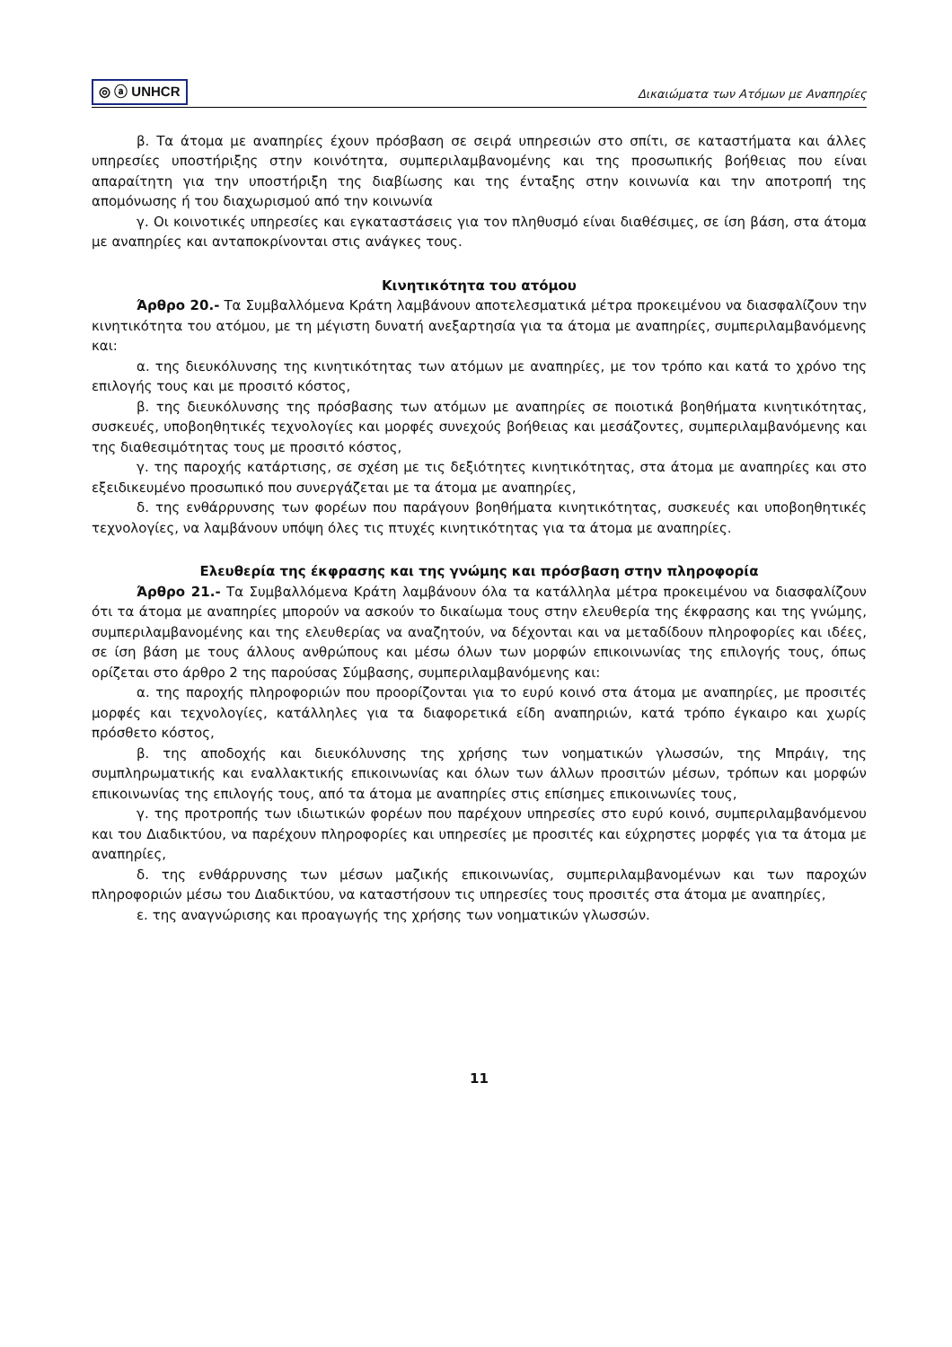◎ ⓐ UNHCR Δικαιώματα των Ατόμων με Αναπηρίες
β. Τα άτομα με αναπηρίες έχουν πρόσβαση σε σειρά υπηρεσιών στο σπίτι, σε καταστήματα και άλλες υπηρεσίες υποστήριξης στην κοινότητα, συμπεριλαμβανομένης και της προσωπικής βοήθειας που είναι απαραίτητη για την υποστήριξη της διαβίωσης και της ένταξης στην κοινωνία και την αποτροπή της απομόνωσης ή του διαχωρισμού από την κοινωνία
γ. Οι κοινοτικές υπηρεσίες και εγκαταστάσεις για τον πληθυσμό είναι διαθέσιμες, σε ίση βάση, στα άτομα με αναπηρίες και ανταποκρίνονται στις ανάγκες τους.
Κινητικότητα του ατόμου
Άρθρο 20.- Τα Συμβαλλόμενα Κράτη λαμβάνουν αποτελεσματικά μέτρα προκειμένου να διασφαλίζουν την κινητικότητα του ατόμου, με τη μέγιστη δυνατή ανεξαρτησία για τα άτομα με αναπηρίες, συμπεριλαμβανόμενης και:
α. της διευκόλυνσης της κινητικότητας των ατόμων με αναπηρίες, με τον τρόπο και κατά το χρόνο της επιλογής τους και με προσιτό κόστος,
β. της διευκόλυνσης της πρόσβασης των ατόμων με αναπηρίες σε ποιοτικά βοηθήματα κινητικότητας, συσκευές, υποβοηθητικές τεχνολογίες και μορφές συνεχούς βοήθειας και μεσάζοντες, συμπεριλαμβανόμενης και της διαθεσιμότητας τους με προσιτό κόστος,
γ. της παροχής κατάρτισης, σε σχέση με τις δεξιότητες κινητικότητας, στα άτομα με αναπηρίες και στο εξειδικευμένο προσωπικό που συνεργάζεται με τα άτομα με αναπηρίες,
δ. της ενθάρρυνσης των φορέων που παράγουν βοηθήματα κινητικότητας, συσκευές και υποβοηθητικές τεχνολογίες, να λαμβάνουν υπόψη όλες τις πτυχές κινητικότητας για τα άτομα με αναπηρίες.
Ελευθερία της έκφρασης και της γνώμης και πρόσβαση στην πληροφορία
Άρθρο 21.- Τα Συμβαλλόμενα Κράτη λαμβάνουν όλα τα κατάλληλα μέτρα προκειμένου να διασφαλίζουν ότι τα άτομα με αναπηρίες μπορούν να ασκούν το δικαίωμα τους στην ελευθερία της έκφρασης και της γνώμης, συμπεριλαμβανομένης και της ελευθερίας να αναζητούν, να δέχονται και να μεταδίδουν πληροφορίες και ιδέες, σε ίση βάση με τους άλλους ανθρώπους και μέσω όλων των μορφών επικοινωνίας της επιλογής τους, όπως ορίζεται στο άρθρο 2 της παρούσας Σύμβασης, συμπεριλαμβανόμενης και:
α. της παροχής πληροφοριών που προορίζονται για το ευρύ κοινό στα άτομα με αναπηρίες, με προσιτές μορφές και τεχνολογίες, κατάλληλες για τα διαφορετικά είδη αναπηριών, κατά τρόπο έγκαιρο και χωρίς πρόσθετο κόστος,
β. της αποδοχής και διευκόλυνσης της χρήσης των νοηματικών γλωσσών, της Μπράιγ, της συμπληρωματικής και εναλλακτικής επικοινωνίας και όλων των άλλων προσιτών μέσων, τρόπων και μορφών επικοινωνίας της επιλογής τους, από τα άτομα με αναπηρίες στις επίσημες επικοινωνίες τους,
γ. της προτροπής των ιδιωτικών φορέων που παρέχουν υπηρεσίες στο ευρύ κοινό, συμπεριλαμβανόμενου και του Διαδικτύου, να παρέχουν πληροφορίες και υπηρεσίες με προσιτές και εύχρηστες μορφές για τα άτομα με αναπηρίες,
δ. της ενθάρρυνσης των μέσων μαζικής επικοινωνίας, συμπεριλαμβανομένων και των παροχών πληροφοριών μέσω του Διαδικτύου, να καταστήσουν τις υπηρεσίες τους προσιτές στα άτομα με αναπηρίες,
ε. της αναγνώρισης και προαγωγής της χρήσης των νοηματικών γλωσσών.
11